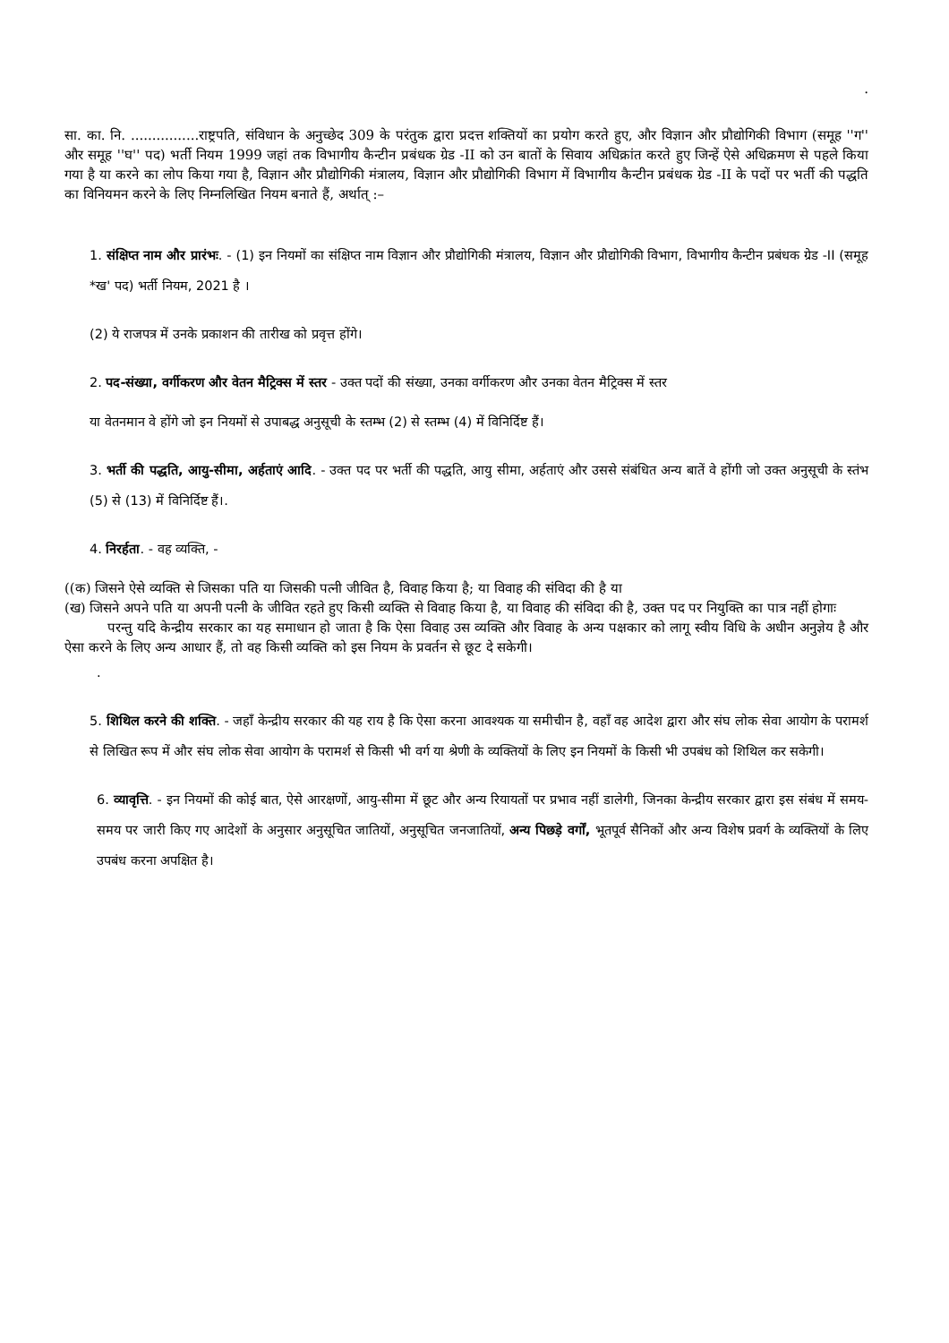.
सा. का. नि. ................राष्ट्रपति, संविधान के अनुच्छेद 309 के परंतुक द्वारा प्रदत्त शक्तियों का प्रयोग करते हुए, और विज्ञान और प्रौद्योगिकी विभाग (समूह ''ग'' और समूह ''घ'' पद) भर्ती नियम 1999 जहां तक विभागीय कैन्टीन प्रबंधक ग्रेड -II को उन बातों के सिवाय अधिक्रांत करते हुए जिन्हें ऐसे अधिक्रमण से पहले किया गया है या करने का लोप किया गया है, विज्ञान और प्रौद्योगिकी मंत्रालय, विज्ञान और प्रौद्योगिकी विभाग में विभागीय कैन्टीन प्रबंधक ग्रेड -II के पदों पर भर्ती की पद्धति का विनियमन करने के लिए निम्नलिखित नियम बनाते हैं, अर्थात् :–
1. संक्षिप्त नाम और प्रारंभः. - (1) इन नियमों का संक्षिप्त नाम विज्ञान और प्रौद्योगिकी मंत्रालय, विज्ञान और प्रौद्योगिकी विभाग, विभागीय कैन्टीन प्रबंधक ग्रेड -II (समूह *ख' पद) भर्ती नियम, 2021 है ।
(2) ये राजपत्र में उनके प्रकाशन की तारीख को प्रवृत्त होंगे।
2. पद-संख्या, वर्गीकरण और वेतन मैट्रिक्स में स्तर - उक्त पदों की संख्या, उनका वर्गीकरण और उनका वेतन मैट्रिक्स में स्तर
या वेतनमान वे होंगे जो इन नियमों से उपाबद्ध अनुसूची के स्तम्भ (2) से स्तम्भ (4) में विनिर्दिष्ट हैं।
3. भर्ती की पद्धति, आयु-सीमा, अर्हताएं आदि. - उक्त पद पर भर्ती की पद्धति, आयु सीमा, अर्हताएं और उससे संबंधित अन्य बातें वे होंगी जो उक्त अनुसूची के स्तंभ (5) से (13) में विनिर्दिष्ट हैं।.
4. निरर्हता. - वह व्यक्ति, -
((क) जिसने ऐसे व्यक्ति से जिसका पति या जिसकी पत्नी जीवित है, विवाह किया है; या विवाह की संविदा की है या
(ख) जिसने अपने पति या अपनी पत्नी के जीवित रहते हुए किसी व्यक्ति से विवाह किया है, या विवाह की संविदा की है, उक्त पद पर नियुक्ति का पात्र नहीं होगाः
परन्तु यदि केन्द्रीय सरकार का यह समाधान हो जाता है कि ऐसा विवाह उस व्यक्ति और विवाह के अन्य पक्षकार को लागू स्वीय विधि के अधीन अनुज्ञेय है और ऐसा करने के लिए अन्य आधार हैं, तो वह किसी व्यक्ति को इस नियम के प्रवर्तन से छूट दे सकेगी।
.
5. शिथिल करने की शक्ति. - जहाँ केन्द्रीय सरकार की यह राय है कि ऐसा करना आवश्यक या समीचीन है, वहाँ वह आदेश द्वारा और संघ लोक सेवा आयोग के परामर्श से लिखित रूप में और संघ लोक सेवा आयोग के परामर्श से किसी भी वर्ग या श्रेणी के व्यक्तियों के लिए इन नियमों के किसी भी उपबंध को शिथिल कर सकेगी।
6. व्यावृत्ति. - इन नियमों की कोई बात, ऐसे आरक्षणों, आयु-सीमा में छूट और अन्य रियायतों पर प्रभाव नहीं डालेगी, जिनका केन्द्रीय सरकार द्वारा इस संबंध में समय-समय पर जारी किए गए आदेशों के अनुसार अनुसूचित जातियों, अनुसूचित जनजातियों, अन्य पिछड़े वर्गों, भूतपूर्व सैनिकों और अन्य विशेष प्रवर्ग के व्यक्तियों के लिए उपबंध करना अपक्षित है।